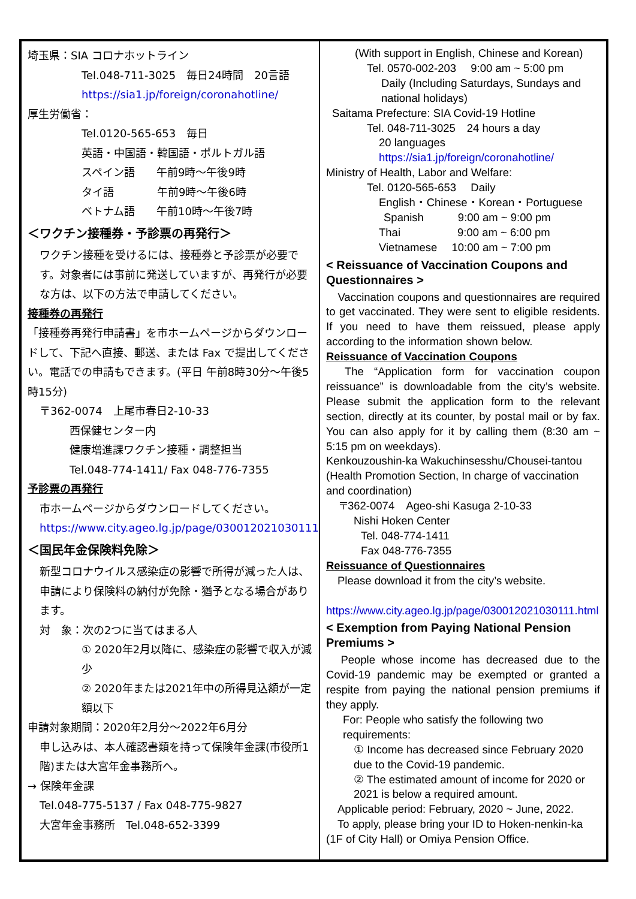埼玉県：SIA コロナホットライン
Tel.048-711-3025　毎日24時間　20言語
https://sia1.jp/foreign/coronahotline/
厚生労働省：
Tel.0120-565-653　毎日
英語・中国語・韓国語・ポルトガル語
スペイン語　　午前9時～午後9時
タイ語　　　　午前9時～午後6時
ベトナム語　　午前10時～午後7時
＜ワクチン接種券・予診票の再発行＞
ワクチン接種を受けるには、接種券と予診票が必要です。対象者には事前に発送していますが、再発行が必要な方は、以下の方法で申請してください。
接種券の再発行
「接種券再発行申請書」を市ホームページからダウンロードして、下記へ直接、郵送、または Fax で提出してください。電話での申請もできます。(平日 午前8時30分～午後5時15分)
〒362-0074　上尾市春日2-10-33
西保健センター内
健康増進課ワクチン接種・調整担当
Tel.048-774-1411/ Fax 048-776-7355
予診票の再発行
市ホームページからダウンロードしてください。
https://www.city.ageo.lg.jp/page/030012021030111.html
＜国民年金保険料免除＞
新型コロナウイルス感染症の影響で所得が減った人は、申請により保険料の納付が免除・猶予となる場合があります。
対　象：次の2つに当てはまる人
① 2020年2月以降に、感染症の影響で収入が減少
② 2020年または2021年中の所得見込額が一定額以下
申請対象期間：2020年2月分～2022年6月分
申し込みは、本人確認書類を持って保険年金課(市役所1階)または大宮年金事務所へ。
→ 保険年金課
Tel.048-775-5137 / Fax 048-775-9827
大宮年金事務所　Tel.048-652-3399
(With support in English, Chinese and Korean)
Tel. 0570-002-203　 9:00 am ~ 5:00 pm
Daily (Including Saturdays, Sundays and national holidays)
Saitama Prefecture: SIA Covid-19 Hotline
Tel. 048-711-3025　24 hours a day
20 languages
https://sia1.jp/foreign/coronahotline/
Ministry of Health, Labor and Welfare:
Tel. 0120-565-653　 Daily
English・Chinese・Korean・Portuguese
Spanish　　　9:00 am ~ 9:00 pm
Thai　　　　　9:00 am ~ 6:00 pm
Vietnamese　 10:00 am ~ 7:00 pm
< Reissuance of Vaccination Coupons and Questionnaires >
　Vaccination coupons and questionnaires are required to get vaccinated. They were sent to eligible residents. If you need to have them reissued, please apply according to the information shown below.
Reissuance of Vaccination Coupons
　The “Application form for vaccination coupon reissuance” is downloadable from the city’s website. Please submit the application form to the relevant section, directly at its counter, by postal mail or by fax. You can also apply for it by calling them (8:30 am ~ 5:15 pm on weekdays).
Kenkouzoushin-ka Wakuchinsesshu/Chousei-tantou (Health Promotion Section, In charge of vaccination and coordination)
〒362-0074　Ageo-shi Kasuga 2-10-33
Nishi Hoken Center
Tel. 048-774-1411
Fax 048-776-7355
Reissuance of Questionnaires
　Please download it from the city’s website.
　https://www.city.ageo.lg.jp/page/030012021030111.html
< Exemption from Paying National Pension Premiums >
　People whose income has decreased due to the Covid-19 pandemic may be exempted or granted a respite from paying the national pension premiums if they apply.
For: People who satisfy the following two requirements:
① Income has decreased since February 2020 due to the Covid-19 pandemic.
② The estimated amount of income for 2020 or 2021 is below a required amount.
　Applicable period: February, 2020 ~ June, 2022.
　To apply, please bring your ID to Hoken-nenkin-ka (1F of City Hall) or Omiya Pension Office.